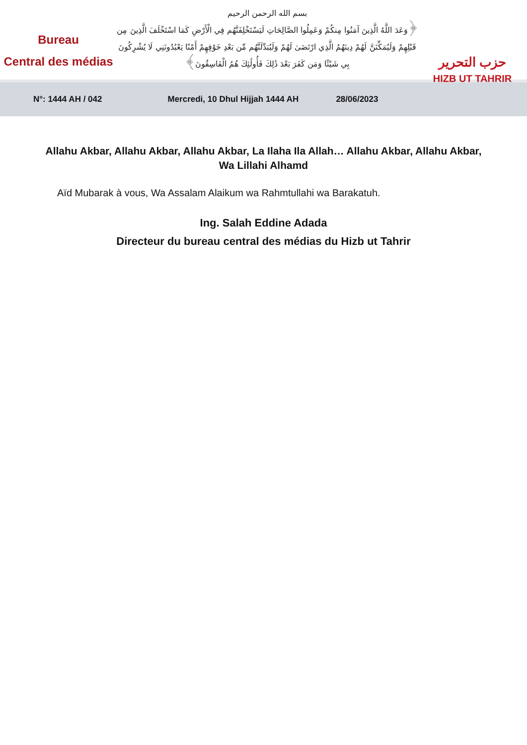Bureau
Central des médias
بسم الله الرحمن الرحيم
﴿وَعَدَ اللَّهُ الَّذِينَ آمَنُوا مِنكُمْ وَعَمِلُوا الصَّالِحَاتِ لَيَسْتَخْلِفَنَّهُم فِي الْأَرْضِ كَمَا اسْتَخْلَفَ الَّذِينَ مِن قَبْلِهِمْ وَلَيُمَكِّنَنَّ لَهُمْ دِينَهُمُ الَّذِي ارْتَضَىٰ لَهُمْ وَلَيُبَدِّلَنَّهُم مِّن بَعْدِ خَوْفِهِمْ أَمْنًا يَعْبُدُونَنِي لَا يُشْرِكُونَ بِي شَيْئًا وَمَن كَفَرَ بَعْدَ ذَٰلِكَ فَأُولَٰئِكَ هُمُ الْفَاسِقُونَ﴾
حزب التحرير
HIZB UT TAHRIR
N°: 1444 AH / 042 Mercredi, 10 Dhul Hijjah 1444 AH 28/06/2023
Allahu Akbar, Allahu Akbar, Allahu Akbar, La Ilaha Ila Allah… Allahu Akbar, Allahu Akbar, Wa Lillahi Alhamd
Aïd Mubarak à vous, Wa Assalam Alaikum wa Rahmtullahi wa Barakatuh.
Ing. Salah Eddine Adada
Directeur du bureau central des médias du Hizb ut Tahrir